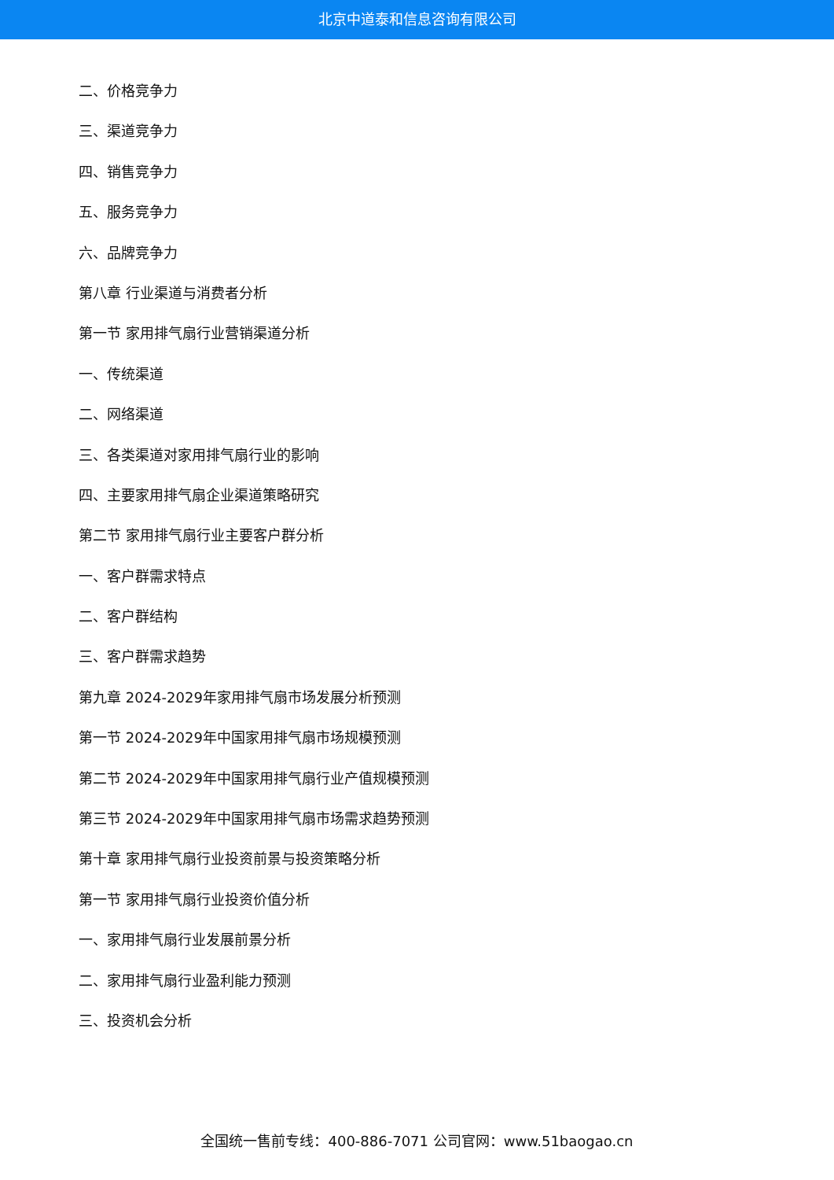北京中道泰和信息咨询有限公司
二、价格竞争力
三、渠道竞争力
四、销售竞争力
五、服务竞争力
六、品牌竞争力
第八章 行业渠道与消费者分析
第一节 家用排气扇行业营销渠道分析
一、传统渠道
二、网络渠道
三、各类渠道对家用排气扇行业的影响
四、主要家用排气扇企业渠道策略研究
第二节 家用排气扇行业主要客户群分析
一、客户群需求特点
二、客户群结构
三、客户群需求趋势
第九章 2024-2029年家用排气扇市场发展分析预测
第一节 2024-2029年中国家用排气扇市场规模预测
第二节 2024-2029年中国家用排气扇行业产值规模预测
第三节 2024-2029年中国家用排气扇市场需求趋势预测
第十章 家用排气扇行业投资前景与投资策略分析
第一节 家用排气扇行业投资价值分析
一、家用排气扇行业发展前景分析
二、家用排气扇行业盈利能力预测
三、投资机会分析
全国统一售前专线：400-886-7071 公司官网：www.51baogao.cn